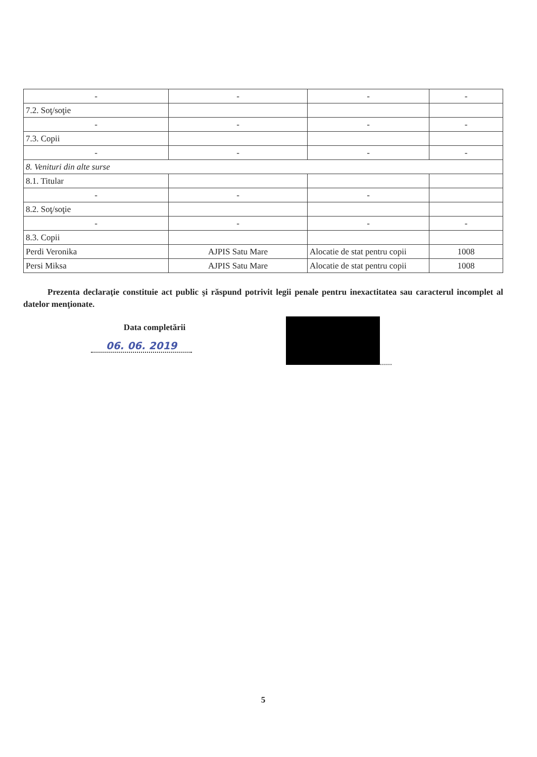| - | - | - | - |
| 7.2. Soţ/soţie | | | |
| - | - | - | - |
| 7.3. Copii | | | |
| - | - | - | - |
| 8. Venituri din alte surse | | | |
| 8.1. Titular | | | |
| - | - | - | |
| 8.2. Soţ/soţie | | | |
| - | - | - | - |
| 8.3. Copii | | | |
| Perdi Veronika | AJPIS Satu Mare | Alocatie de stat pentru copii | 1008 |
| Persi Miksa | AJPIS Satu Mare | Alocatie de stat pentru copii | 1008 |
Prezenta declaraţie constituie act public şi răspund potrivit legii penale pentru inexactitatea sau caracterul incomplet al datelor menţionate.
Data completării
06. 06. 2019
......
5